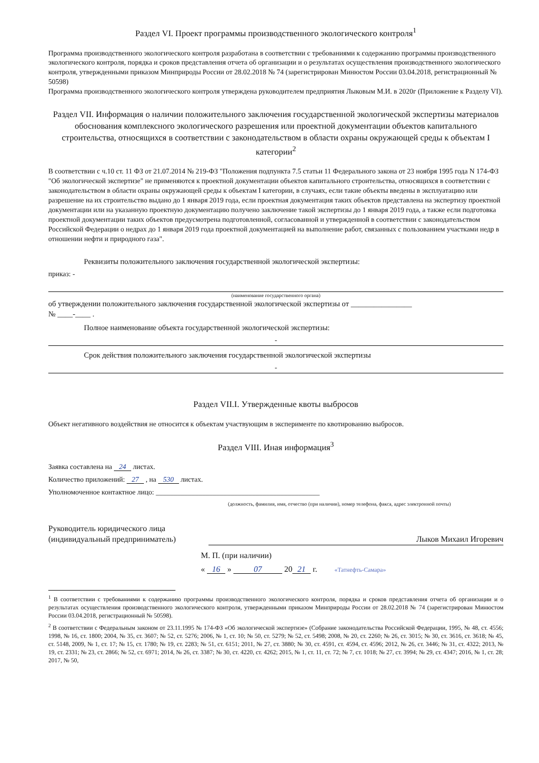Раздел VI. Проект программы производственного экологического контроля<sup>1</sup>
Программа производственного экологического контроля разработана в соответствии с требованиями к содержанию программы производственного экологического контроля, порядка и сроков представления отчета об организации и о результатах осуществления производственного экологического контроля, утвержденными приказом Минприроды России от 28.02.2018 № 74 (зарегистрирован Минюстом России 03.04.2018, регистрационный № 50598)
Программа производственного экологического контроля утверждена руководителем предприятия Лыковым М.И. в 2020г (Приложение к Разделу VI).
Раздел VII. Информация о наличии положительного заключения государственной экологической экспертизы материалов обоснования комплексного экологического разрешения или проектной документации объектов капитального строительства, относящихся в соответствии с законодательством в области охраны окружающей среды к объектам I категории<sup>2</sup>
В соответствии с ч.10 ст. 11 ФЗ от 21.07.2014 № 219-ФЗ "Положения подпункта 7.5 статьи 11 Федерального закона от 23 ноября 1995 года N 174-ФЗ "Об экологической экспертизе" не применяются к проектной документации объектов капитального строительства, относящихся в соответствии с законодательством в области охраны окружающей среды к объектам I категории, в случаях, если такие объекты введены в эксплуатацию или разрешение на их строительство выдано до 1 января 2019 года, если проектная документация таких объектов представлена на экспертизу проектной документации или на указанную проектную документацию получено заключение такой экспертизы до 1 января 2019 года, а также если подготовка проектной документации таких объектов предусмотрена подготовленной, согласованной и утвержденной в соответствии с законодательством Российской Федерации о недрах до 1 января 2019 года проектной документацией на выполнение работ, связанных с пользованием участками недр в отношении нефти и природного газа".
Реквизиты положительного заключения государственной экологической экспертизы:
приказ: -
(наименование государственного органа)
об утверждении положительного заключения государственной экологической экспертизы от ________________
№ ____-____ .
Полное наименование объекта государственной экологической экспертизы:
-
Срок действия положительного заключения государственной экологической экспертизы
-
Раздел VII.I. Утвержденные квоты выбросов
Объект негативного воздействия не относится к объектам участвующим в эксперименте по квотированию выбросов.
Раздел VIII. Иная информация<sup>3</sup>
Заявка составлена на 24 листах.
Количество приложений: 27 , на 530 листах.
Уполномоченное контактное лицо: ______________________________________________
(должность, фамилия, имя, отчество (при наличии), номер телефона, факса, адрес электронной почты)
Руководитель юридического лица
(индивидуальный предприниматель) Лыков Михаил Игоревич
М. П. (при наличии)
« 16 » 07 20 21 г. «Татнефть-Самара»
<sup>1</sup> В соответствии с требованиями к содержанию программы производственного экологического контроля, порядка и сроков представления отчета об организации и о результатах осуществления производственного экологического контроля, утвержденными приказом Минприроды России от 28.02.2018 № 74 (зарегистрирован Минюстом России 03.04.2018, регистрационный № 50598).
<sup>2</sup> В соответствии с Федеральным законом от 23.11.1995 № 174-ФЗ «Об экологической экспертизе» (Собрание законодательства Российской Федерации, 1995, № 48, ст. 4556; 1998, № 16, ст. 1800; 2004, № 35, ст. 3607; № 52, ст. 5276; 2006, № 1, ст. 10; № 50, ст. 5279; № 52, ст. 5498; 2008, № 20, ст. 2260; № 26, ст. 3015; № 30, ст. 3616, ст. 3618; № 45, ст. 5148, 2009, № 1, ст. 17; № 15, ст. 1780; № 19, ст. 2283; № 51, ст. 6151; 2011, № 27, ст. 3880; № 30, ст. 4591, ст. 4594, ст. 4596; 2012, № 26, ст. 3446; № 31, ст. 4322; 2013, № 19, ст. 2331; № 23, ст. 2866; № 52, ст. 6971; 2014, № 26, ст. 3387; № 30, ст. 4220, ст. 4262; 2015, № 1, ст. 11, ст. 72; № 7, ст. 1018; № 27, ст. 3994; № 29, ст. 4347; 2016, № 1, ст. 28; 2017, № 50,